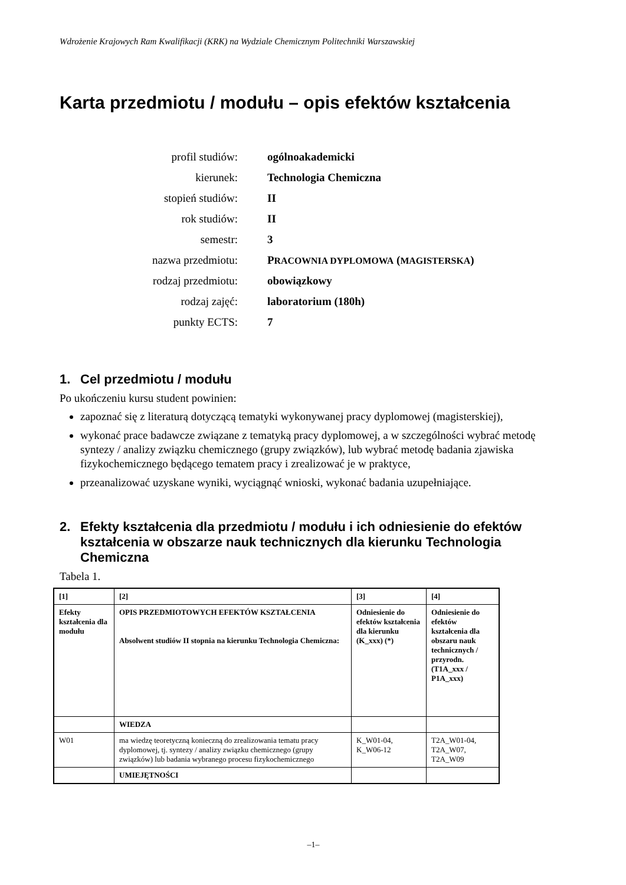Wdrożenie Krajowych Ram Kwalifikacji (KRK) na Wydziale Chemicznym Politechniki Warszawskiej
Karta przedmiotu / modułu – opis efektów kształcenia
profil studiów: ogólnoakademicki
kierunek: Technologia Chemiczna
stopień studiów: II
rok studiów: II
semestr: 3
nazwa przedmiotu: PRACOWNIA DYPLOMOWA (MAGISTERSKA)
rodzaj przedmiotu: obowiązkowy
rodzaj zajęć: laboratorium (180h)
punkty ECTS: 7
1. Cel przedmiotu / modułu
Po ukończeniu kursu student powinien:
zapoznać się z literaturą dotyczącą tematyki wykonywanej pracy dyplomowej (magisterskiej),
wykonać prace badawcze związane z tematyką pracy dyplomowej, a w szczególności wybrać metodę syntezy / analizy związku chemicznego (grupy związków), lub wybrać metodę badania zjawiska fizykochemicznego będącego tematem pracy i zrealizować je w praktyce,
przeanalizować uzyskane wyniki, wyciągnąć wnioski, wykonać badania uzupełniające.
2. Efekty kształcenia dla przedmiotu / modułu i ich odniesienie do efektów kształcenia w obszarze nauk technicznych dla kierunku Technologia Chemiczna
Tabela 1.
| [1] | [2] | [3] | [4] |
| Efekty kształcenia dla modułu | OPIS PRZEDMIOTOWYCH EFEKTÓW KSZTAŁCENIA Absolwent studiów II stopnia na kierunku Technologia Chemiczna: | Odniesienie do efektów kształcenia dla kierunku (K_xxx) (*) | Odniesienie do efektów kształcenia dla obszaru nauk technicznych / przyrodn. (T1A_xxx / P1A_xxx) |
| | WIEDZA | | |
| W01 | ma wiedzę teoretyczną konieczną do zrealizowania tematu pracy dyplomowej, tj. syntezy / analizy związku chemicznego (grupy związków) lub badania wybranego procesu fizykochemicznego | K_W01-04, K_W06-12 | T2A_W01-04, T2A_W07, T2A_W09 |
| | UMIEJĘTNOŚCI | | |
–1–